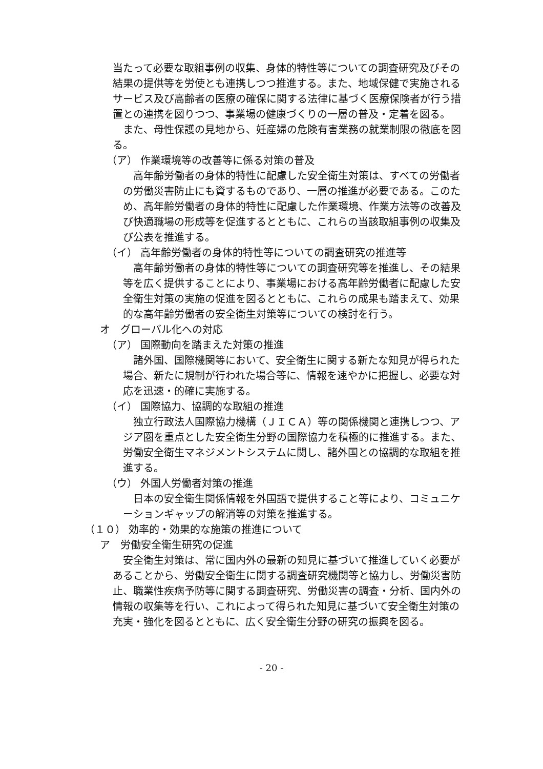当たって必要な取組事例の収集、身体的特性等についての調査研究及びその結果の提供等を労使とも連携しつつ推進する。また、地域保健で実施されるサービス及び高齢者の医療の確保に関する法律に基づく医療保険者が行う措置との連携を図りつつ、事業場の健康づくりの一層の普及・定着を図る。
また、母性保護の見地から、妊産婦の危険有害業務の就業制限の徹底を図る。
（ア） 作業環境等の改善等に係る対策の普及
高年齢労働者の身体的特性に配慮した安全衛生対策は、すべての労働者の労働災害防止にも資するものであり、一層の推進が必要である。このため、高年齢労働者の身体的特性に配慮した作業環境、作業方法等の改善及び快適職場の形成等を促進するとともに、これらの当該取組事例の収集及び公表を推進する。
（イ） 高年齢労働者の身体的特性等についての調査研究の推進等
高年齢労働者の身体的特性等についての調査研究等を推進し、その結果等を広く提供することにより、事業場における高年齢労働者に配慮した安全衛生対策の実施の促進を図るとともに、これらの成果も踏まえて、効果的な高年齢労働者の安全衛生対策等についての検討を行う。
オ　グローバル化への対応
（ア） 国際動向を踏まえた対策の推進
諸外国、国際機関等において、安全衛生に関する新たな知見が得られた場合、新たに規制が行われた場合等に、情報を速やかに把握し、必要な対応を迅速・的確に実施する。
（イ） 国際協力、協調的な取組の推進
独立行政法人国際協力機構（ＪＩＣＡ）等の関係機関と連携しつつ、アジア圏を重点とした安全衛生分野の国際協力を積極的に推進する。また、労働安全衛生マネジメントシステムに関し、諸外国との協調的な取組を推進する。
（ウ） 外国人労働者対策の推進
日本の安全衛生関係情報を外国語で提供すること等により、コミュニケーションギャップの解消等の対策を推進する。
（１０） 効率的・効果的な施策の推進について
ア　労働安全衛生研究の促進
安全衛生対策は、常に国内外の最新の知見に基づいて推進していく必要があることから、労働安全衛生に関する調査研究機関等と協力し、労働災害防止、職業性疾病予防等に関する調査研究、労働災害の調査・分析、国内外の情報の収集等を行い、これによって得られた知見に基づいて安全衛生対策の充実・強化を図るとともに、広く安全衛生分野の研究の振興を図る。
- 20 -